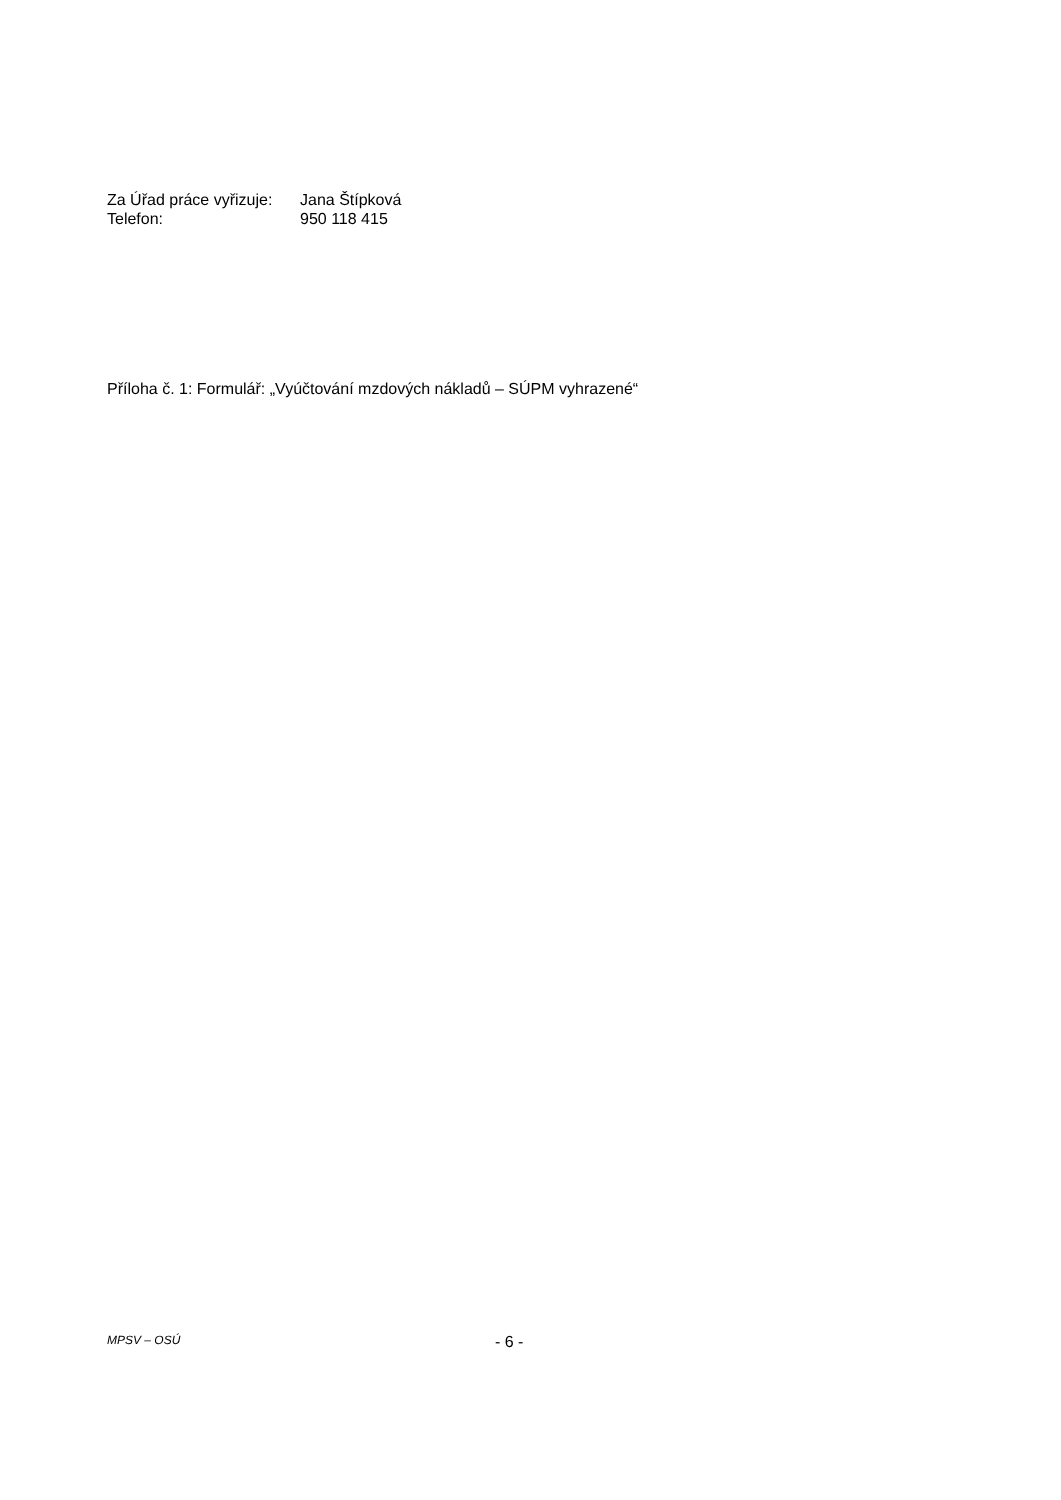Za Úřad práce vyřizuje: Jana Štípková
Telefon: 950 118 415
Příloha č. 1: Formulář: „Vyúčtování mzdových nákladů – SÚPM vyhrazené“
MPSV – OSÚ - 6 -